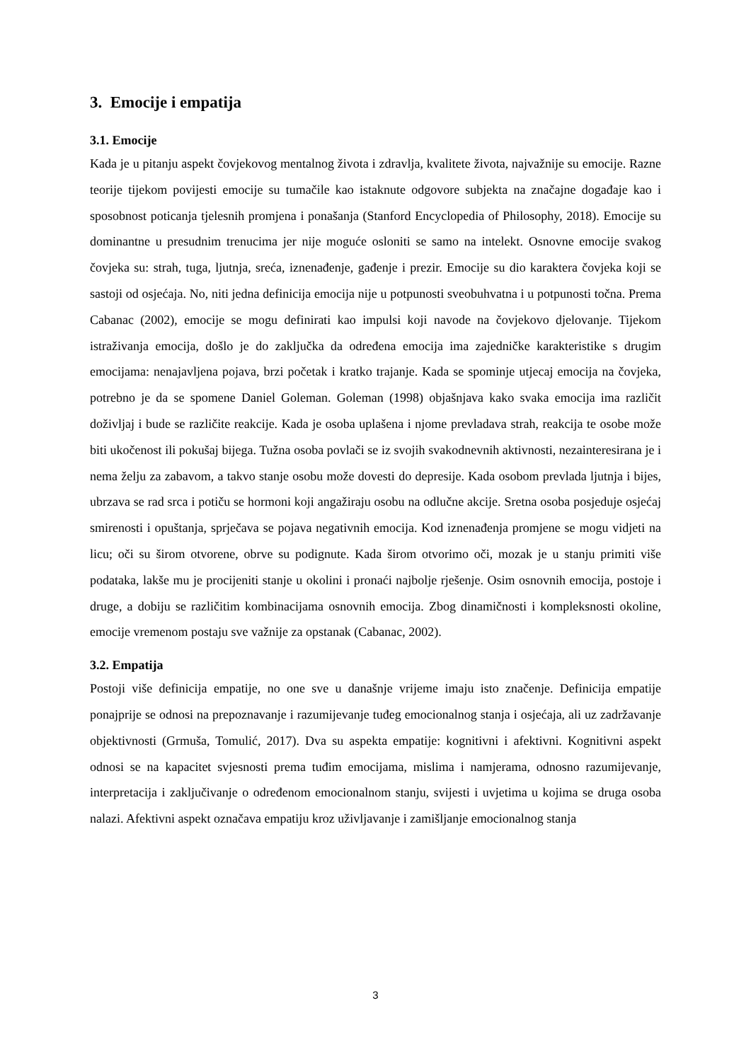3. Emocije i empatija
3.1. Emocije
Kada je u pitanju aspekt čovjekovog mentalnog života i zdravlja, kvalitete života, najvažnije su emocije. Razne teorije tijekom povijesti emocije su tumačile kao istaknute odgovore subjekta na značajne događaje kao i sposobnost poticanja tjelesnih promjena i ponašanja (Stanford Encyclopedia of Philosophy, 2018). Emocije su dominantne u presudnim trenucima jer nije moguće osloniti se samo na intelekt. Osnovne emocije svakog čovjeka su: strah, tuga, ljutnja, sreća, iznenađenje, gađenje i prezir. Emocije su dio karaktera čovjeka koji se sastoji od osjećaja. No, niti jedna definicija emocija nije u potpunosti sveobuhvatna i u potpunosti točna. Prema Cabanac (2002), emocije se mogu definirati kao impulsi koji navode na čovjekovo djelovanje. Tijekom istraživanja emocija, došlo je do zaključka da određena emocija ima zajedničke karakteristike s drugim emocijama: nenajavljena pojava, brzi početak i kratko trajanje. Kada se spominje utjecaj emocija na čovjeka, potrebno je da se spomene Daniel Goleman. Goleman (1998) objašnjava kako svaka emocija ima različit doživljaj i bude se različite reakcije. Kada je osoba uplašena i njome prevladava strah, reakcija te osobe može biti ukočenost ili pokušaj bijega. Tužna osoba povlači se iz svojih svakodnevnih aktivnosti, nezainteresirana je i nema želju za zabavom, a takvo stanje osobu može dovesti do depresije. Kada osobom prevlada ljutnja i bijes, ubrzava se rad srca i potiču se hormoni koji angažiraju osobu na odlučne akcije. Sretna osoba posjeduje osjećaj smirenosti i opuštanja, sprječava se pojava negativnih emocija. Kod iznenađenja promjene se mogu vidjeti na licu; oči su širom otvorene, obrve su podignute. Kada širom otvorimo oči, mozak je u stanju primiti više podataka, lakše mu je procijeniti stanje u okolini i pronaći najbolje rješenje. Osim osnovnih emocija, postoje i druge, a dobiju se različitim kombinacijama osnovnih emocija. Zbog dinamičnosti i kompleksnosti okoline, emocije vremenom postaju sve važnije za opstanak (Cabanac, 2002).
3.2. Empatija
Postoji više definicija empatije, no one sve u današnje vrijeme imaju isto značenje. Definicija empatije ponajprije se odnosi na prepoznavanje i razumijevanje tuđeg emocionalnog stanja i osjećaja, ali uz zadržavanje objektivnosti (Grmuša, Tomulić, 2017). Dva su aspekta empatije: kognitivni i afektivni. Kognitivni aspekt odnosi se na kapacitet svjesnosti prema tuđim emocijama, mislima i namjerama, odnosno razumijevanje, interpretacija i zaključivanje o određenom emocionalnom stanju, svijesti i uvjetima u kojima se druga osoba nalazi. Afektivni aspekt označava empatiju kroz uživljavanje i zamišljanje emocionalnog stanja
3